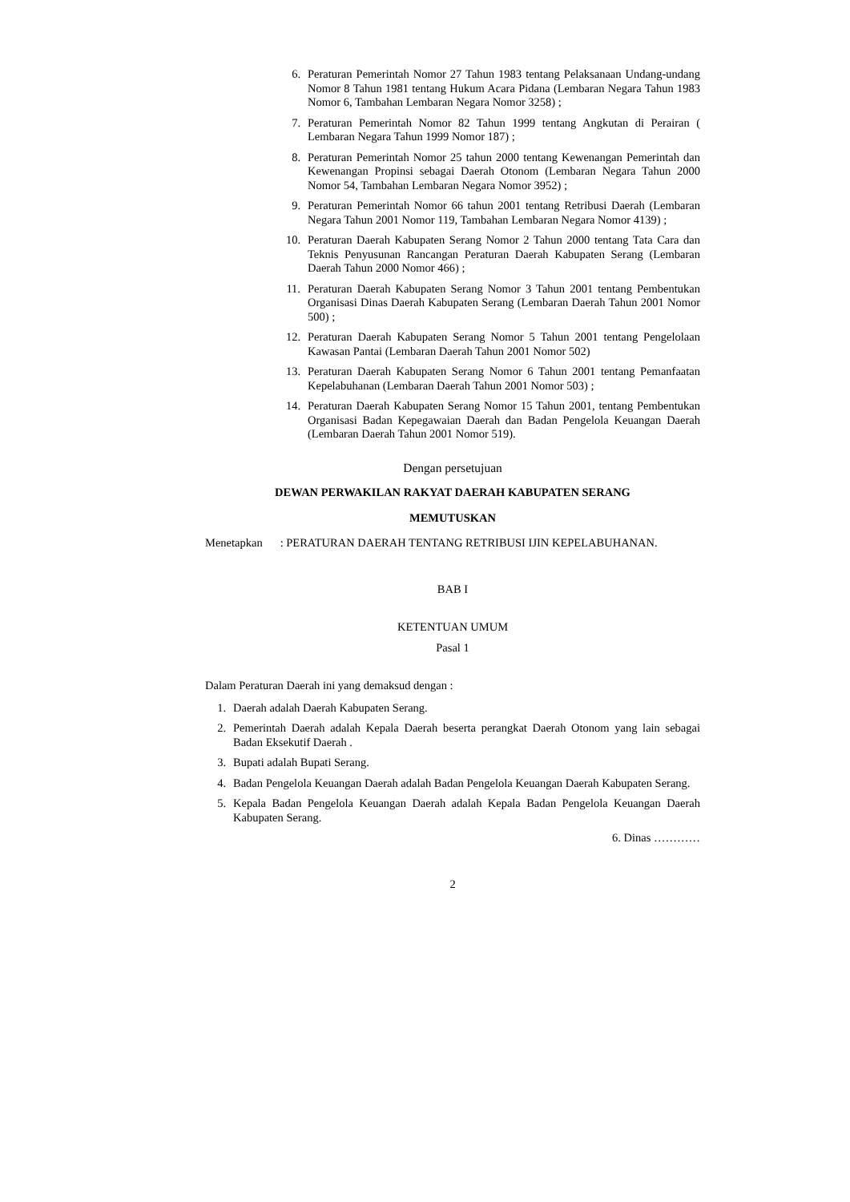6. Peraturan Pemerintah Nomor 27 Tahun 1983 tentang Pelaksanaan Undang-undang Nomor 8 Tahun 1981 tentang Hukum Acara Pidana (Lembaran Negara Tahun 1983 Nomor 6, Tambahan Lembaran Negara Nomor 3258) ;
7. Peraturan Pemerintah Nomor 82 Tahun 1999 tentang Angkutan di Perairan ( Lembaran Negara Tahun 1999 Nomor 187) ;
8. Peraturan Pemerintah Nomor 25 tahun 2000 tentang Kewenangan Pemerintah dan Kewenangan Propinsi sebagai Daerah Otonom (Lembaran Negara Tahun 2000 Nomor 54, Tambahan Lembaran Negara Nomor 3952) ;
9. Peraturan Pemerintah Nomor 66 tahun 2001 tentang Retribusi Daerah (Lembaran Negara Tahun 2001 Nomor 119, Tambahan Lembaran Negara Nomor 4139) ;
10. Peraturan Daerah Kabupaten Serang Nomor 2 Tahun 2000 tentang Tata Cara dan Teknis Penyusunan Rancangan Peraturan Daerah Kabupaten Serang (Lembaran Daerah Tahun 2000 Nomor 466) ;
11. Peraturan Daerah Kabupaten Serang Nomor 3 Tahun 2001 tentang Pembentukan Organisasi Dinas Daerah Kabupaten Serang (Lembaran Daerah Tahun 2001 Nomor 500) ;
12. Peraturan Daerah Kabupaten Serang Nomor 5 Tahun 2001 tentang Pengelolaan Kawasan Pantai (Lembaran Daerah Tahun 2001 Nomor 502)
13. Peraturan Daerah Kabupaten Serang Nomor 6 Tahun 2001 tentang Pemanfaatan Kepelabuhanan (Lembaran Daerah Tahun 2001 Nomor 503) ;
14. Peraturan Daerah Kabupaten Serang Nomor 15 Tahun 2001, tentang Pembentukan Organisasi Badan Kepegawaian Daerah dan Badan Pengelola Keuangan Daerah (Lembaran Daerah Tahun 2001 Nomor 519).
Dengan persetujuan
DEWAN PERWAKILAN RAKYAT DAERAH KABUPATEN SERANG
MEMUTUSKAN
Menetapkan : PERATURAN DAERAH TENTANG RETRIBUSI IJIN KEPELABUHANAN.
BAB I
KETENTUAN UMUM
Pasal 1
Dalam Peraturan Daerah ini yang demaksud dengan :
1. Daerah adalah Daerah Kabupaten Serang.
2. Pemerintah Daerah adalah Kepala Daerah beserta perangkat Daerah Otonom yang lain sebagai Badan Eksekutif Daerah .
3. Bupati adalah Bupati Serang.
4. Badan Pengelola Keuangan Daerah adalah Badan Pengelola Keuangan Daerah Kabupaten Serang.
5. Kepala Badan Pengelola Keuangan Daerah adalah Kepala Badan Pengelola Keuangan Daerah Kabupaten Serang.
6. Dinas …………
2